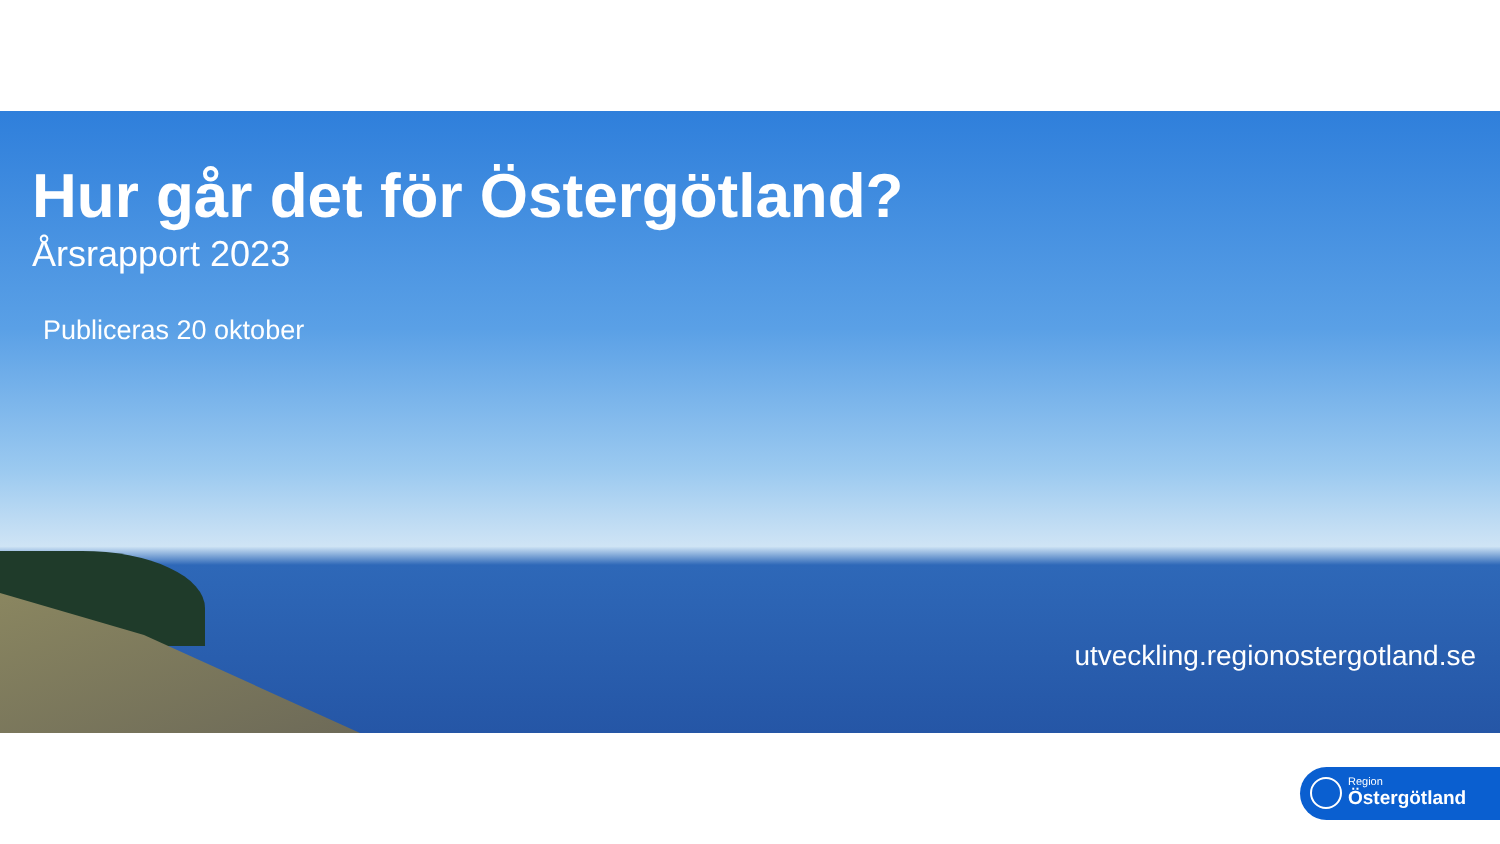Hur går det för Östergötland?
Årsrapport 2023
Publiceras 20 oktober
utveckling.regionostergotland.se
Region
Östergötland